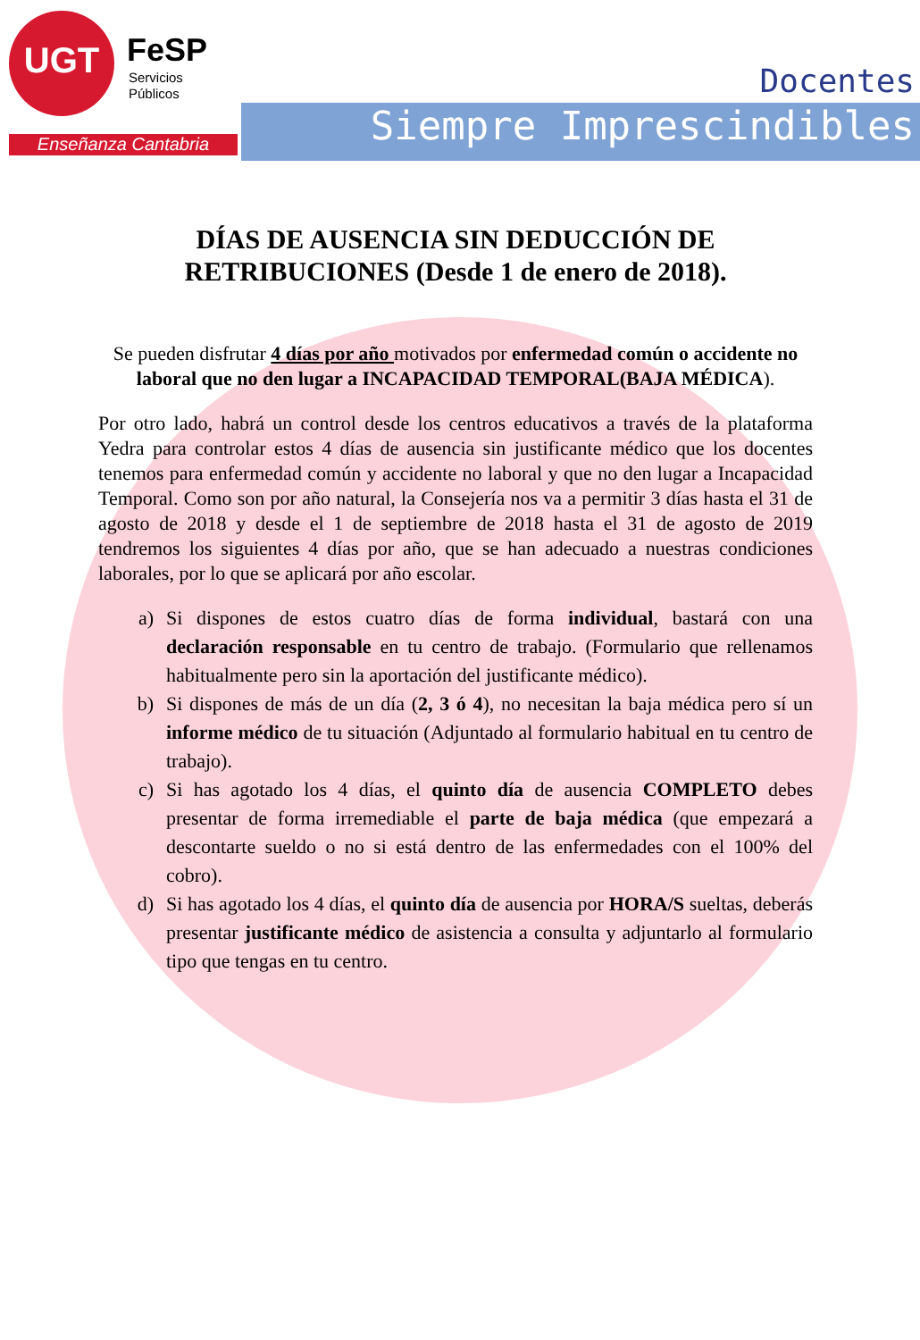UGT FeSP
Servicios
Públicos
Enseñanza Cantabria
Docentes
Siempre Imprescindibles
DÍAS DE AUSENCIA SIN DEDUCCIÓN DE RETRIBUCIONES (Desde 1 de enero de 2018).
Se pueden disfrutar 4 días por año motivados por enfermedad común o accidente no laboral que no den lugar a INCAPACIDAD TEMPORAL(BAJA MÉDICA).
Por otro lado, habrá un control desde los centros educativos a través de la plataforma Yedra para controlar estos 4 días de ausencia sin justificante médico que los docentes tenemos para enfermedad común y accidente no laboral y que no den lugar a Incapacidad Temporal. Como son por año natural, la Consejería nos va a permitir 3 días hasta el 31 de agosto de 2018 y desde el 1 de septiembre de 2018 hasta el 31 de agosto de 2019 tendremos los siguientes 4 días por año, que se han adecuado a nuestras condiciones laborales, por lo que se aplicará por año escolar.
a) Si dispones de estos cuatro días de forma individual, bastará con una declaración responsable en tu centro de trabajo. (Formulario que rellenamos habitualmente pero sin la aportación del justificante médico).
b) Si dispones de más de un día (2, 3 ó 4), no necesitan la baja médica pero sí un informe médico de tu situación (Adjuntado al formulario habitual en tu centro de trabajo).
c) Si has agotado los 4 días, el quinto día de ausencia COMPLETO debes presentar de forma irremediable el parte de baja médica (que empezará a descontarte sueldo o no si está dentro de las enfermedades con el 100% del cobro).
d) Si has agotado los 4 días, el quinto día de ausencia por HORA/S sueltas, deberás presentar justificante médico de asistencia a consulta y adjuntarlo al formulario tipo que tengas en tu centro.